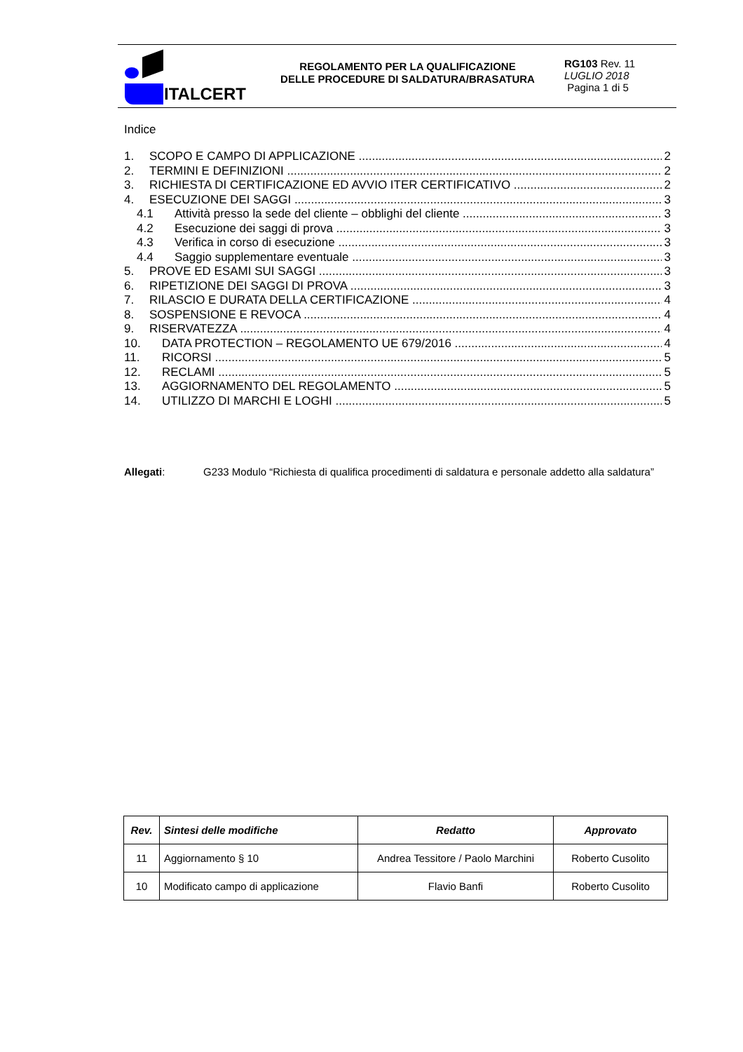ITALCERT
REGOLAMENTO PER LA QUALIFICAZIONE
DELLE PROCEDURE DI SALDATURA/BRASATURA
RG103 Rev. 11
LUGLIO 2018
Pagina 1 di 5
Indice
1. SCOPO E CAMPO DI APPLICAZIONE 2
2. TERMINI E DEFINIZIONI 2
3. RICHIESTA DI CERTIFICAZIONE ED AVVIO ITER CERTIFICATIVO 2
4. ESECUZIONE DEI SAGGI 3
4.1 Attività presso la sede del cliente – obblighi del cliente 3
4.2 Esecuzione dei saggi di prova 3
4.3 Verifica in corso di esecuzione 3
4.4 Saggio supplementare eventuale 3
5. PROVE ED ESAMI SUI SAGGI 3
6. RIPETIZIONE DEI SAGGI DI PROVA 3
7. RILASCIO E DURATA DELLA CERTIFICAZIONE 4
8. SOSPENSIONE E REVOCA 4
9. RISERVATEZZA 4
10. DATA PROTECTION – REGOLAMENTO UE 679/2016 4
11. RICORSI 5
12. RECLAMI 5
13. AGGIORNAMENTO DEL REGOLAMENTO 5
14. UTILIZZO DI MARCHI E LOGHI 5
Allegati: G233 Modulo “Richiesta di qualifica procedimenti di saldatura e personale addetto alla saldatura”
| Rev. | Sintesi delle modifiche | Redatto | Approvato |
| --- | --- | --- | --- |
| 11 | Aggiornamento § 10 | Andrea Tessitore / Paolo Marchini | Roberto Cusolito |
| 10 | Modificato campo di applicazione | Flavio Banfi | Roberto Cusolito |